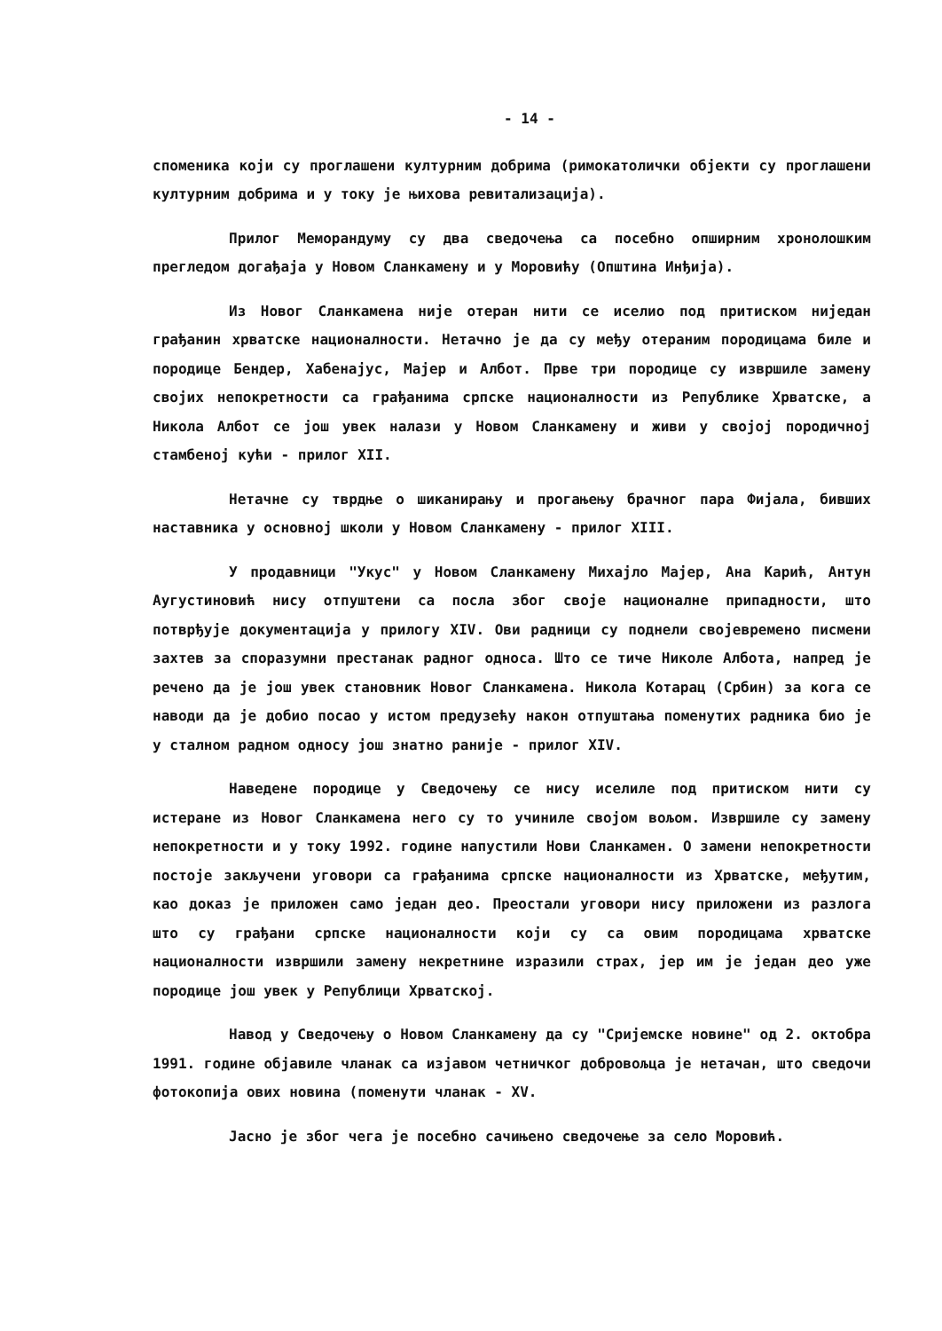- 14 -
споменика који су проглашени културним добрима (римокатолички објекти су проглашени културним добрима и у току је њихова ревитализација).
Прилог Меморандуму су два сведочења са посебно опширним хронолошким прегледом догађаја у Новом Сланкамену и у Моровићу (Општина Инђија).
Из Новог Сланкамена није отеран нити се иселио под притиском ниједан грађанин хрватске националности. Нетачно је да су међу отераним породицама биле и породице Бендер, Хабенајус, Мајер и Албот. Прве три породице су извршиле замену својих непокретности са грађанима српске националности из Републике Хрватске, а Никола Албот се још увек налази у Новом Сланкамену и живи у својој породичној стамбеној кући - прилог XII.
Нетачне су тврдње о шиканирању и прогањењу брачног пара Фијала, бивших наставника у основној школи у Новом Сланкамену - прилог XIII.
У продавници "Укус" у Новом Сланкамену Михајло Мајер, Ана Карић, Антун Аугустиновић нису отпуштени са посла због своје националне припадности, што потврђује документација у прилогу XIV. Ови радници су поднели својевремено писмени захтев за споразумни престанак радног односа. Што се тиче Николе Албота, напред је речено да је још увек становник Новог Сланкамена. Никола Котарац (Србин) за кога се наводи да је добио посао у истом предузећу након отпуштања поменутих радника био је у сталном радном односу још знатно раније - прилог XIV.
Наведене породице у Сведочењу се нису иселиле под притиском нити су истеране из Новог Сланкамена него су то учиниле својом вољом. Извршиле су замену непокретности и у току 1992. године напустили Нови Сланкамен. О замени непокретности постоје закључени уговори са грађанима српске националности из Хрватске, међутим, као доказ је приложен само један део. Преостали уговори нису приложени из разлога што су грађани српске националности који су са овим породицама хрватске националности извршили замену некретнине изразили страх, јер им је један део уже породице још увек у Републици Хрватској.
Навод у Сведочењу о Новом Сланкамену да су "Сријемске новине" од 2. октобра 1991. године објавиле чланак са изјавом четничког добровољца је нетачан, што сведочи фотокопија ових новина (поменути чланак - XV.
Јасно је због чега је посебно сачињено сведочење за село Моровић.